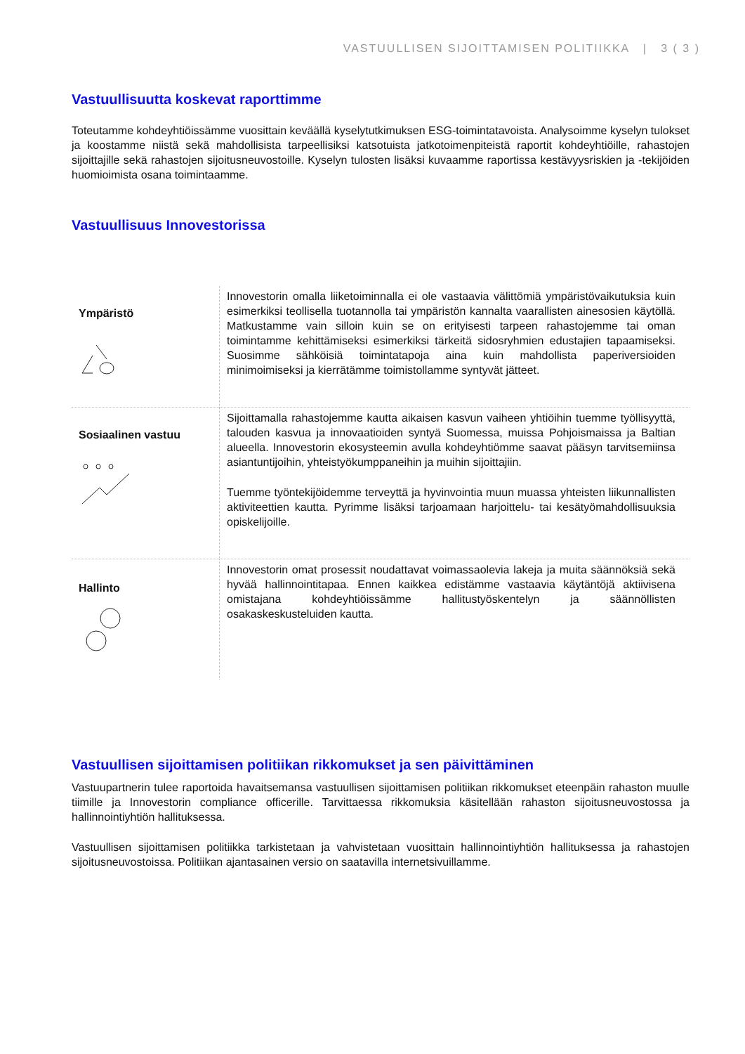VASTUULLISEN SIJOITTAMISEN POLITIIKKA | 3 ( 3 )
Vastuullisuutta koskevat raporttimme
Toteutamme kohdeyhtiöissämme vuosittain keväällä kyselytutkimuksen ESG-toimintatavoista. Analysoimme kyselyn tulokset ja koostamme niistä sekä mahdollisista tarpeellisiksi katsotuista jatkotoimenpiteistä raportit kohdeyhtiöille, rahastojen sijoittajille sekä rahastojen sijoitusneuvostoille. Kyselyn tulosten lisäksi kuvaamme raportissa kestävyysriskien ja -tekijöiden huomioimista osana toimintaamme.
Vastuullisuus Innovestorissa
| Ympäristö | Innovestorin omalla liiketoiminnalla ei ole vastaavia välittömiä ympäristövaikutuksia kuin esimerkiksi teollisella tuotannolla tai ympäristön kannalta vaarallisten ainesosien käytöllä. Matkustamme vain silloin kuin se on erityisesti tarpeen rahastojemme tai oman toimintamme kehittämiseksi esimerkiksi tärkeitä sidosryhmien edustajien tapaamiseksi. Suosimme sähköisiä toimintatapoja aina kuin mahdollista paperiversioiden minimoimiseksi ja kierrätämme toimistollamme syntyvät jätteet. |
| Sosiaalinen vastuu | Sijoittamalla rahastojemme kautta aikaisen kasvun vaiheen yhtiöihin tuemme työllisyyttä, talouden kasvua ja innovaatioiden syntyä Suomessa, muissa Pohjoismaissa ja Baltian alueella. Innovestorin ekosysteemin avulla kohdeyhtiömme saavat pääsyn tarvitsemiinsa asiantuntijoihin, yhteistyökumppaneihin ja muihin sijoittajiin. Tuemme työntekijöidemme terveyttä ja hyvinvointia muun muassa yhteisten liikunnallisten aktiviteettien kautta. Pyrimme lisäksi tarjoamaan harjoittelu- tai kesätyömahdollisuuksia opiskelijoille. |
| Hallinto | Innovestorin omat prosessit noudattavat voimassaolevia lakeja ja muita säännöksiä sekä hyvää hallinnointitapaa. Ennen kaikkea edistämme vastaavia käytäntöjä aktiivisena omistajana kohdeyhtiöissämme hallitustyöskentelyn ja säännöllisten osakaskeskusteluiden kautta. |
Vastuullisen sijoittamisen politiikan rikkomukset ja sen päivittäminen
Vastuupartnerin tulee raportoida havaitsemansa vastuullisen sijoittamisen politiikan rikkomukset eteenpäin rahaston muulle tiimille ja Innovestorin compliance officerille. Tarvittaessa rikkomuksia käsitellään rahaston sijoitusneuvostossa ja hallinnointiyhtiön hallituksessa.
Vastuullisen sijoittamisen politiikka tarkistetaan ja vahvistetaan vuosittain hallinnointiyhtiön hallituksessa ja rahastojen sijoitusneuvostoissa. Politiikan ajantasainen versio on saatavilla internetsivuillamme.